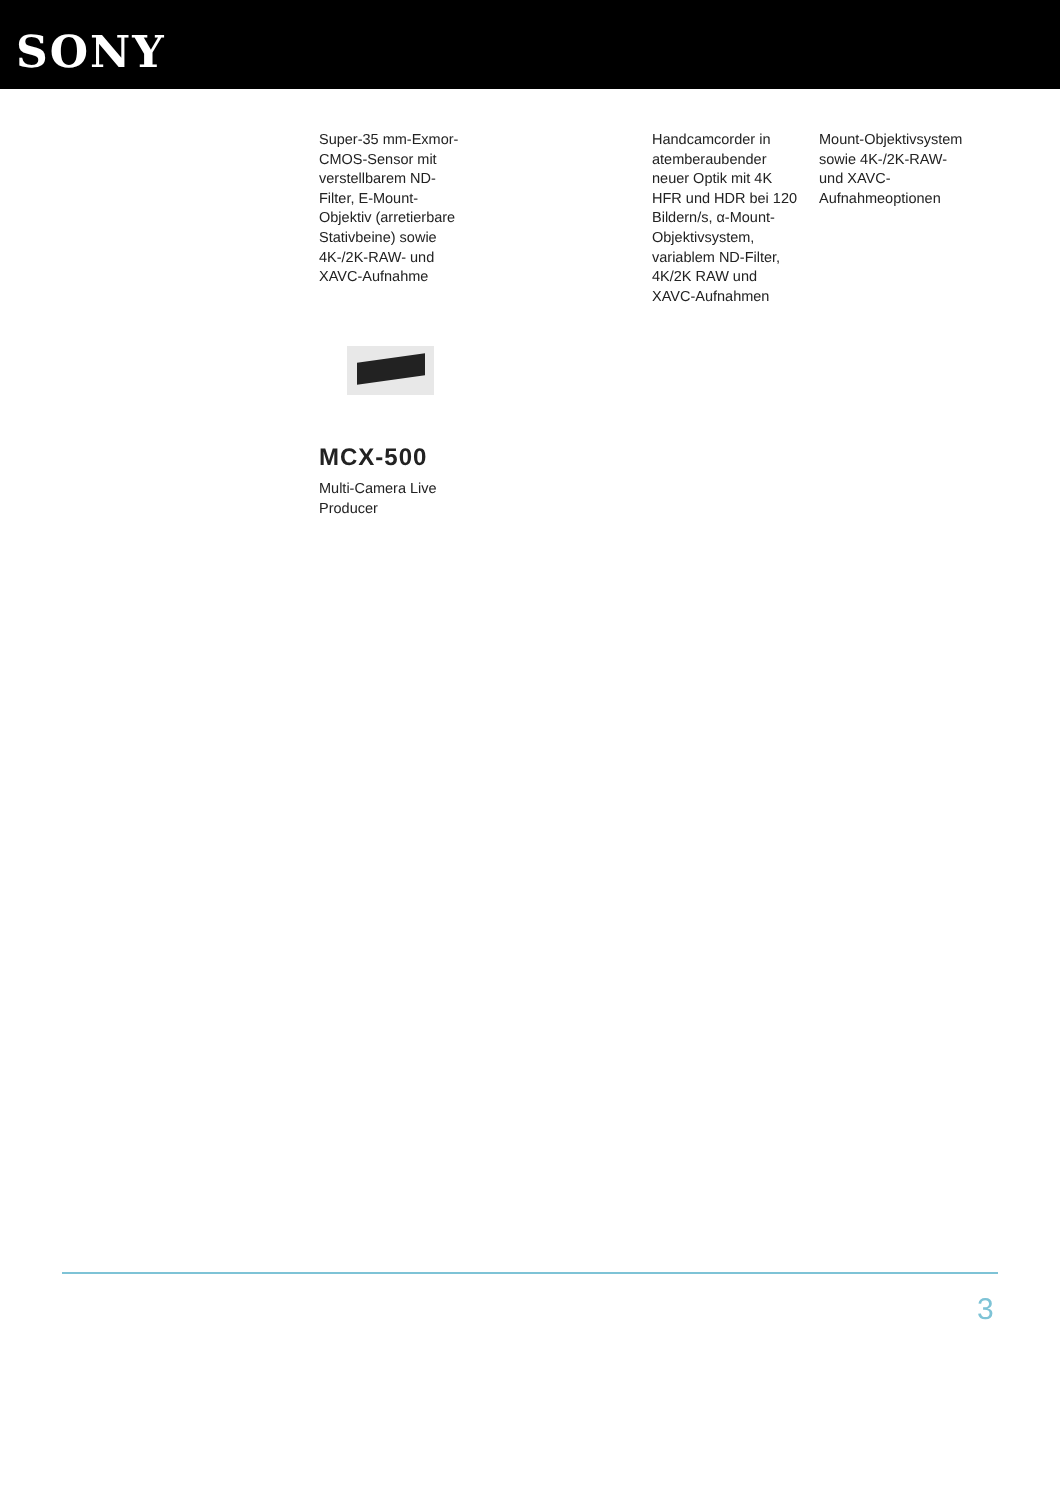SONY
Super-35 mm-Exmor-CMOS-Sensor mit verstellbarem ND-Filter, E-Mount-Objektiv (arretierbare Stativbeine) sowie 4K-/2K-RAW- und XAVC-Aufnahme
Handcamcorder in atemberaubender neuer Optik mit 4K HFR und HDR bei 120 Bildern/s, α-Mount-Objektivsystem, variablem ND-Filter, 4K/2K RAW und XAVC-Aufnahmen
Mount-Objektivsystem sowie 4K-/2K-RAW- und XAVC-Aufnahmeoptionen
MCX-500
Multi-Camera Live Producer
3